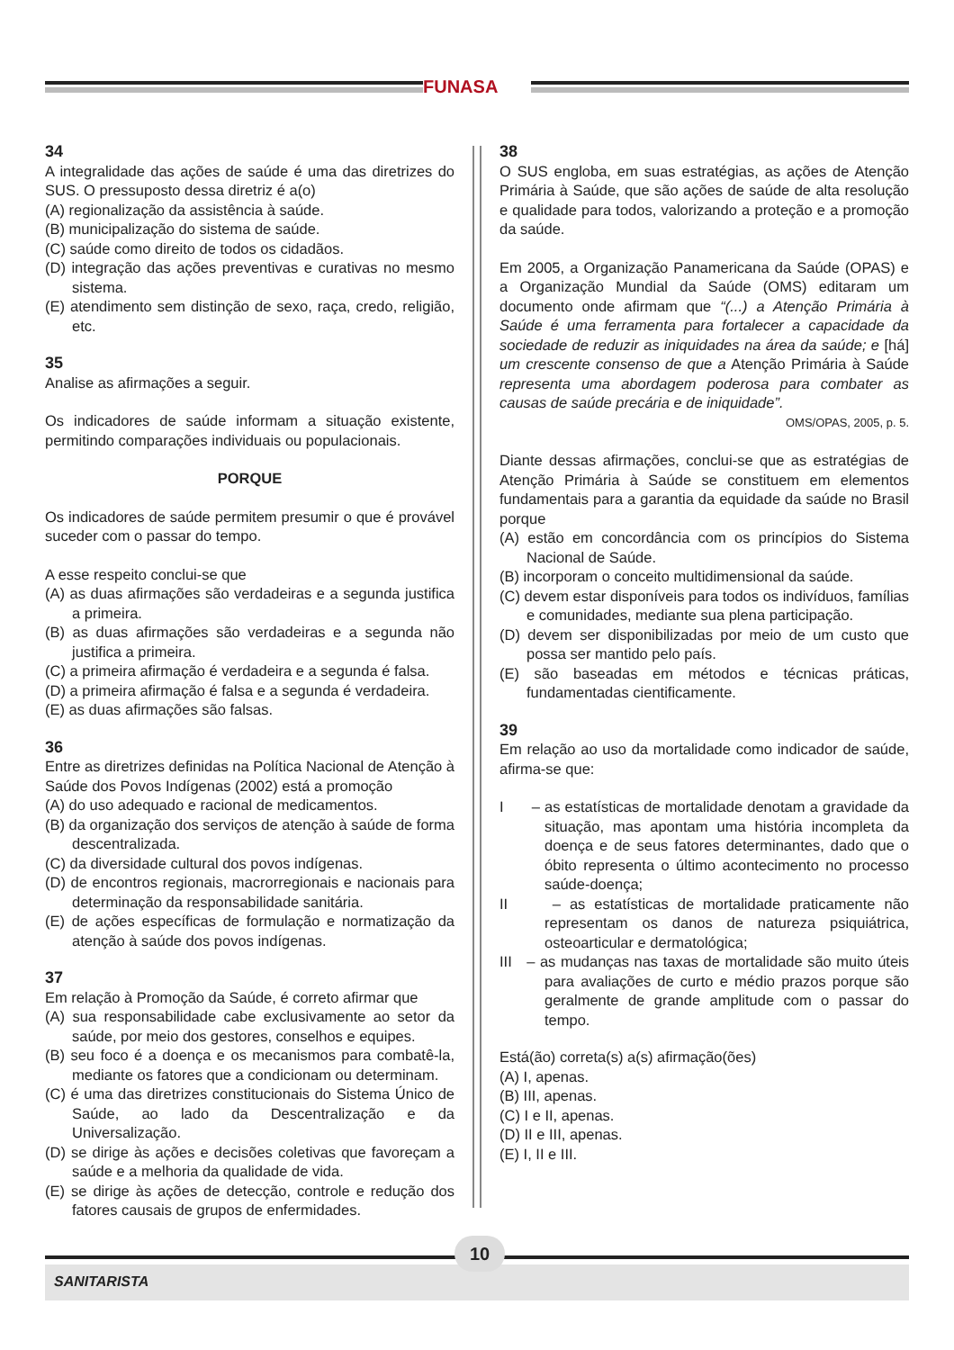FUNASA
34
A integralidade das ações de saúde é uma das diretrizes do SUS. O pressuposto dessa diretriz é a(o)
(A) regionalização da assistência à saúde.
(B) municipalização do sistema de saúde.
(C) saúde como direito de todos os cidadãos.
(D) integração das ações preventivas e curativas no mesmo sistema.
(E) atendimento sem distinção de sexo, raça, credo, religião, etc.
35
Analise as afirmações a seguir.
Os indicadores de saúde informam a situação existente, permitindo comparações individuais ou populacionais.
PORQUE
Os indicadores de saúde permitem presumir o que é provável suceder com o passar do tempo.
A esse respeito conclui-se que
(A) as duas afirmações são verdadeiras e a segunda justifica a primeira.
(B) as duas afirmações são verdadeiras e a segunda não justifica a primeira.
(C) a primeira afirmação é verdadeira e a segunda é falsa.
(D) a primeira afirmação é falsa e a segunda é verdadeira.
(E) as duas afirmações são falsas.
36
Entre as diretrizes definidas na Política Nacional de Atenção à Saúde dos Povos Indígenas (2002) está a promoção
(A) do uso adequado e racional de medicamentos.
(B) da organização dos serviços de atenção à saúde de forma descentralizada.
(C) da diversidade cultural dos povos indígenas.
(D) de encontros regionais, macrorregionais e nacionais para determinação da responsabilidade sanitária.
(E) de ações específicas de formulação e normatização da atenção à saúde dos povos indígenas.
37
Em relação à Promoção da Saúde, é correto afirmar que
(A) sua responsabilidade cabe exclusivamente ao setor da saúde, por meio dos gestores, conselhos e equipes.
(B) seu foco é a doença e os mecanismos para combatê-la, mediante os fatores que a condicionam ou determinam.
(C) é uma das diretrizes constitucionais do Sistema Único de Saúde, ao lado da Descentralização e da Universalização.
(D) se dirige às ações e decisões coletivas que favoreçam a saúde e a melhoria da qualidade de vida.
(E) se dirige às ações de detecção, controle e redução dos fatores causais de grupos de enfermidades.
38
O SUS engloba, em suas estratégias, as ações de Atenção Primária à Saúde, que são ações de saúde de alta resolução e qualidade para todos, valorizando a proteção e a promoção da saúde.
Em 2005, a Organização Panamericana da Saúde (OPAS) e a Organização Mundial da Saúde (OMS) editaram um documento onde afirmam que “(...) a Atenção Primária à Saúde é uma ferramenta para fortalecer a capacidade da sociedade de reduzir as iniquidades na área da saúde; e [há] um crescente consenso de que a Atenção Primária à Saúde representa uma abordagem poderosa para combater as causas de saúde precária e de iniquidade”.
OMS/OPAS, 2005, p. 5.
Diante dessas afirmações, conclui-se que as estratégias de Atenção Primária à Saúde se constituem em elementos fundamentais para a garantia da equidade da saúde no Brasil porque
(A) estão em concordância com os princípios do Sistema Nacional de Saúde.
(B) incorporam o conceito multidimensional da saúde.
(C) devem estar disponíveis para todos os indivíduos, famílias e comunidades, mediante sua plena participação.
(D) devem ser disponibilizadas por meio de um custo que possa ser mantido pelo país.
(E) são baseadas em métodos e técnicas práticas, fundamentadas cientificamente.
39
Em relação ao uso da mortalidade como indicador de saúde, afirma-se que:
I – as estatísticas de mortalidade denotam a gravidade da situação, mas apontam uma história incompleta da doença e de seus fatores determinantes, dado que o óbito representa o último acontecimento no processo saúde-doença;
II – as estatísticas de mortalidade praticamente não representam os danos de natureza psiquiátrica, osteoarticular e dermatológica;
III – as mudanças nas taxas de mortalidade são muito úteis para avaliações de curto e médio prazos porque são geralmente de grande amplitude com o passar do tempo.
Está(ão) correta(s) a(s) afirmação(ões)
(A) I, apenas.
(B) III, apenas.
(C) I e II, apenas.
(D) II e III, apenas.
(E) I, II e III.
10
SANITARISTA